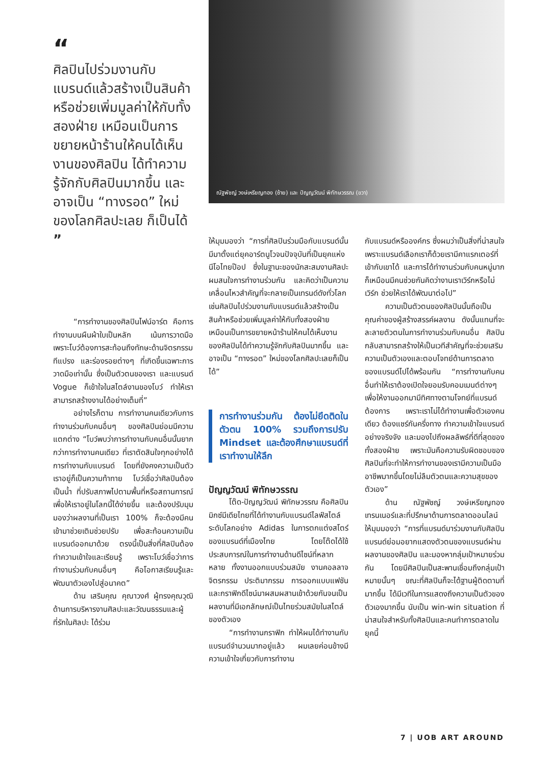“
ศิลปินไปร่วมงานกับแบรนด์แล้วสร้างเป็นสินค้าหรือช่วยเพิ่มมูลค่าให้กับทั้งสองฝ่าย เหมือนเป็นการขยายหน้าร้านให้คนได้เห็นงานของศิลปิน ได้ทำความรู้จักกับศิลปินมากขึ้น และอาจเป็น “ทางรอด” ใหม่ของโลกศิลปะเลย ก็เป็นได้ ”
“การทำงานของศิลปินไฟน์อาร์ต คือการทำงานบนผืนผ้าใบเป็นหลัก เน้นการวาดมือ เพราะโบว์ต้องการสะท้อนถึงทักษะด้านจิตรกรรม ทีแปรง และร่องรอยต่างๆ ที่เกิดขึ้นเฉพาะการวาดมือเท่านั้น ซึ่งเป็นตัวตนของเรา และแบรนด์ Vogue ก็เข้าใจในสไตล์งานของโบว์ ทำให้เราสามารถสร้างงานได้อย่างเต็มที่”
อย่างไรก็ตาม การทำงานคนเดียวกับการทำงานร่วมกับคนอื่นๆ ของศิลปินย่อมมีความแตกต่าง “โบว์พบว่าการทำงานกับคนอื่นนั้นยากกว่าการทำงานคนเดียว ที่เราตัดสินใจทุกอย่างได้ การทำงานกับแบรนด์ โดยที่ยังคงความเป็นตัวเราอยู่ก็เป็นความท้าทาย โบว์เชื่อว่าศิลปินต้องเป็นน้ำ ที่ปรับสภาพไปตามพื้นที่หรือสถานการณ์ เพื่อให้เราอยู่ในโลกนี้ได้ง่ายขึ้น และต้องปรับมุมมองว่าผลงานที่เป็นเรา 100% ก็จะต้องมีคนเข้ามาช่วยเติมช่วยปรับ เพื่อสะท้อนความเป็นแบรนด์ออกมาด้วย ตรงนี้เป็นสิ่งที่ศิลปินต้องทำความเข้าใจและเรียนรู้ เพราะโบว์เชื่อว่าการทำงานร่วมกับคนอื่นๆ คือโอกาสเรียนรู้และพัฒนาตัวเองไปสู่อนาคต”
ด้าน เสริมคุณ คุณาวงศ์ ผู้ทรงคุณวุฒิด้านการบริหารงานศิลปะและวัฒนธรรมและผู้ที่รักในศิลปะ ได้ร่วม
ณัฐพัชญ์ วงษ์เหรียญทอง (ซ้าย) และ ปัญญวัฒน์ พิทักษวรรณ (ขวา)
ให้มุมมองว่า “การที่ศิลปินร่วมมือกับแบรนด์นั้นมีมาตั้งแต่ยุคอาร์ตนูโวจนปัจจุบันที่เป็นยุคแห่งนีโอไทยป๊อป ซึ่งในฐานะของนักสะสมงานศิลปะผมสนใจการทำงานร่วมกัน และคิดว่าเป็นความเคลื่อนไหวสำคัญที่จะกลายเป็นเทรนด์ดังทั่วโลก เช่นศิลปินไปร่วมงานกับแบรนด์แล้วสร้างเป็นสินค้าหรือช่วยเพิ่มมูลค่าให้กับทั้งสองฝ่าย เหมือนเป็นการขยายหน้าร้านให้คนได้เห็นงานของศิลปินได้ทำความรู้จักกับศิลปินมากขึ้น และอาจเป็น “ทางรอด” ใหม่ของโลกศิลปะเลยก็เป็นได้”
การทำงานร่วมกัน ต้องไม่ยึดติดในตัวตน 100% รวมถึงการปรับ Mindset และต้องศึกษาแบรนด์ที่เราทำงานให้ลึก
ปัญญวัฒน์ พิทักษวรรณ
โต๊ด-ปัญญวัฒน์ พิทักษวรรณ คือศิลปินมิกซ์มีเดียไทยที่ได้ทำงานกับแบรนด์ไลฟ์สไตล์ระดับโลกอย่าง Adidas ในการตกแต่งสโตร์ของแบรนด์ที่เมืองไทย โดยโต๊ดได้ใช้ประสบการณ์ในการทำงานด้านดีไซน์ที่หลากหลาย ทั้งงานออกแบบร่วมสมัย งานคอลลาจ จิตรกรรม ประติมากรรม การออกแบบแฟชัน และกราฟิกดีไซน์มาผสมผสานเข้าด้วยกันจนเป็นผลงานที่มีเอกลักษณ์เป็นไทยร่วมสมัยในสไตล์ของตัวเอง
“การทำงานกราฟิก ทำให้ผมได้ทำงานกับแบรนด์จำนวนมากอยู่แล้ว ผมเลยค่อนข้างมีความเข้าใจเกี่ยวกับการทำงาน
กับแบรนด์หรือองค์กร ซึ่งผมว่าเป็นสิ่งที่น่าสนใจ เพราะแบรนด์เลือกเราก็ด้วยเรามีคาแรกเตอร์ที่เข้ากับเขาได้ และการได้ทำงานร่วมกับคนหมู่มากก็เหมือนมีคนช่วยกันคิดว่างานเราเวิร์กหรือไม่เวิร์ก ช่วยให้เราได้พัฒนาต่อไป”
ความเป็นตัวตนของศิลปินนั้นถือเป็นคุณค่าของผู้สร้างสรรค์ผลงาน ดังนั้นแทนที่จะละลายตัวตนในการทำงานร่วมกับคนอื่น ศิลปินกลับสามารถสร้างให้เป็นเวทีสำคัญที่จะช่วยเสริมความเป็นตัวเองและตอบโจทย์ด้านการตลาดของแบรนด์ไปได้พร้อมกัน “การทำงานกับคนอื่นทำให้เราต้องเปิดใจยอมรับคอมเมนต์ต่างๆ เพื่อให้งานออกมามีทิศทางตามโจทย์ที่แบรนด์ต้องการ เพราะเราไม่ได้ทำงานเพื่อตัวเองคนเดียว ต้องแชร์กันครึ่งทาง ทำความเข้าใจแบรนด์อย่างจริงจัง และมองไปถึงผลลัพธ์ที่ดีที่สุดของทั้งสองฝ่าย เพราะมันคือความรับผิดชอบของศิลปินที่จะทำให้การทำงานของเรามีความเป็นมืออาชีพมากขึ้นโดยไม่ลืมตัวตนและความสุขของตัวเอง”
ด้าน ณัฐพัชญ์ วงษ์เหรียญทอง เทรนเนอร์และที่ปรึกษาด้านการตลาดออนไลน์ ให้มุมมองว่า “การที่แบรนด์มาร่วมงานกับศิลปิน แบรนด์ย่อมอยากแสดงตัวตนของแบรนด์ผ่านผลงานของศิลปิน และมองหากลุ่มเป้าหมายร่วมกัน โดยมีศิลปินเป็นสะพานเชื่อมถึงกลุ่มเป้าหมายนั้นๆ ขณะที่ศิลปินก็จะได้ฐานผู้ติดตามที่มากขึ้น ได้มีเวทีในการแสดงถึงความเป็นตัวของตัวเองมากขึ้น นับเป็น win-win situation ที่น่าสนใจสำหรับทั้งศิลปินและคนทำการตลาดในยุคนี้
7 | UOB ART AROUND